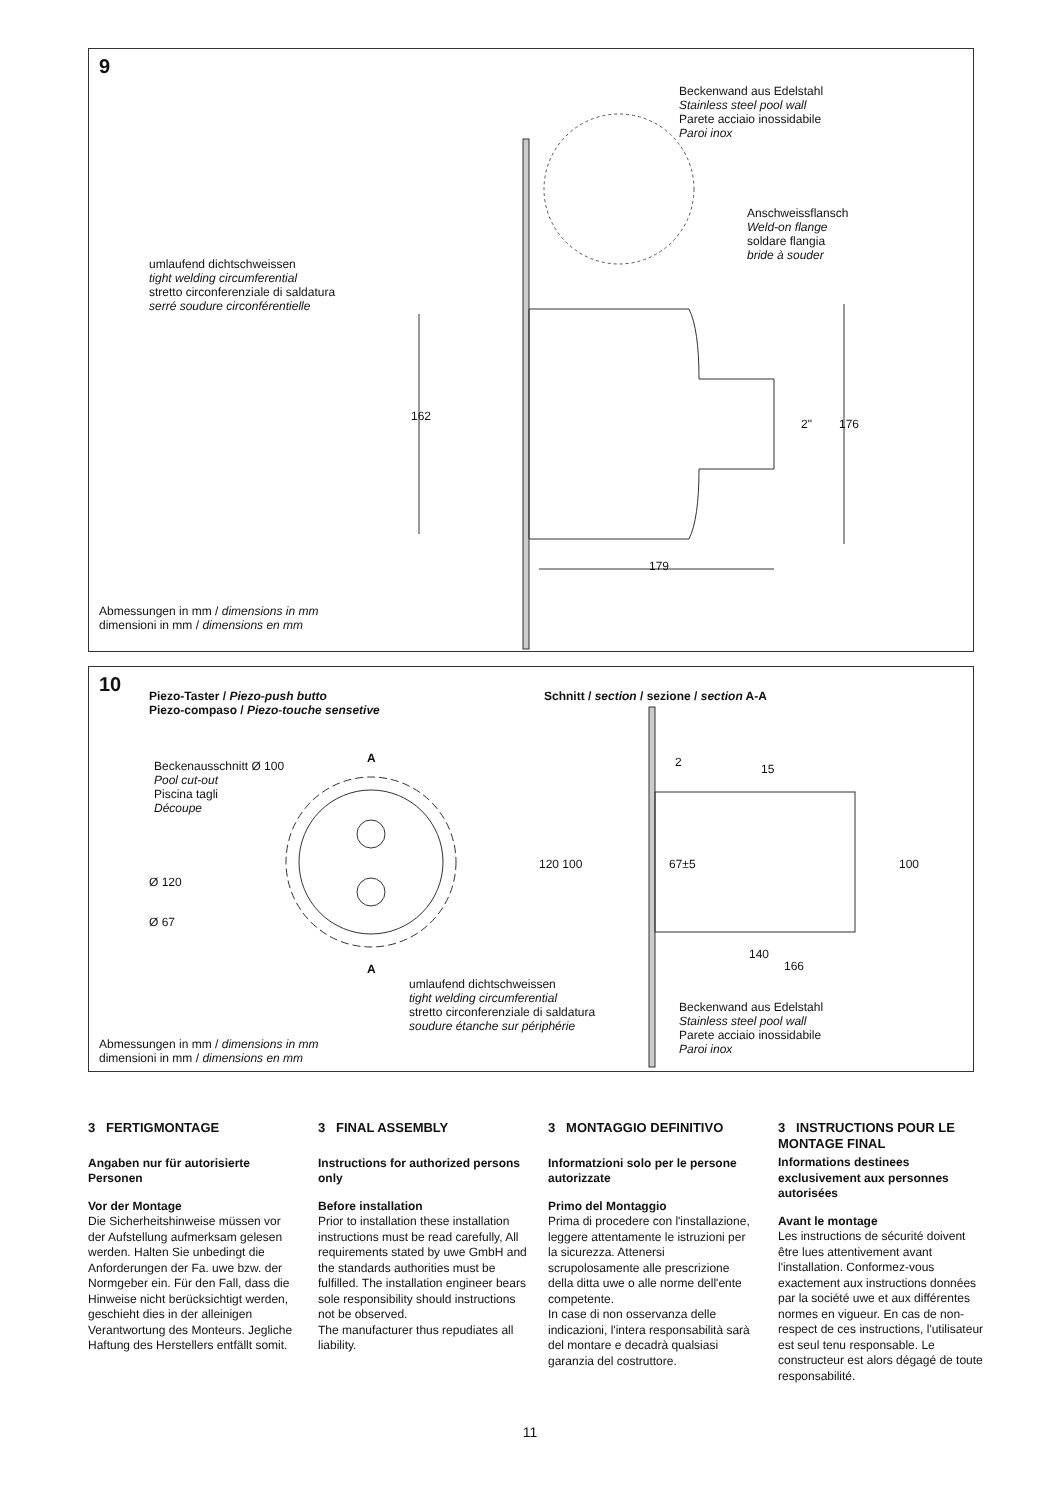9
Beckenwand aus Edelstahl
Stainless steel pool wall
Parete acciaio inossidabile
Paroi inox
Anschweissflansch
Weld-on flange
soldare flangia
bride à souder
umlaufend dichtschweissen
tight welding circumferential
stretto circonferenziale di saldatura
serré soudure circonférentielle
162
2" 176
179
Abmessungen in mm / dimensions in mm
dimensioni in mm / dimensions en mm
10
Piezo-Taster / Piezo-push butto
Piezo-compaso / Piezo-touche sensetive
Schnitt / section / sezione / section A-A
Beckenausschnitt Ø 100
Pool cut-out
Piscina tagli
Découpe
A
Ø 120
Ø 67
A
2 15
120 100 67±5 100
140
166
umlaufend dichtschweissen
tight welding circumferential
stretto circonferenziale di saldatura
soudure étanche sur périphérie
Beckenwand aus Edelstahl
Stainless steel pool wall
Parete acciaio inossidabile
Paroi inox
Abmessungen in mm / dimensions in mm
dimensioni in mm / dimensions en mm
3 FERTIGMONTAGE
Angaben nur für autorisierte Personen
Vor der Montage
Die Sicherheitshinweise müssen vor der Aufstellung aufmerksam gelesen werden. Halten Sie unbedingt die Anforderungen der Fa. uwe bzw. der Normgeber ein. Für den Fall, dass die Hinweise nicht berücksichtigt werden, geschieht dies in der alleinigen Verantwortung des Monteurs. Jegliche Haftung des Herstellers entfällt somit.
3 FINAL ASSEMBLY
Instructions for authorized persons only
Before installation
Prior to installation these installation instructions must be read carefully, All requirements stated by uwe GmbH and the standards authorities must be fulfilled. The installation engineer bears sole responsibility should instructions not be observed.
The manufacturer thus repudiates all liability.
3 MONTAGGIO DEFINITIVO
Informatzioni solo per le persone autorizzate
Primo del Montaggio
Prima di procedere con l'installazione, leggere attentamente le istruzioni per la sicurezza. Attenersi scrupolosamente alle prescrizione della ditta uwe o alle norme dell'ente competente.
In case di non osservanza delle indicazioni, l'intera responsabilità sarà del montare e decadrà qualsiasi garanzia del costruttore.
3 INSTRUCTIONS POUR LE MONTAGE FINAL
Informations destinees exclusivement aux personnes autorisées
Avant le montage
Les instructions de sécurité doivent être lues attentivement avant l'installation. Conformez-vous exactement aux instructions données par la société uwe et aux différentes normes en vigueur. En cas de non-respect de ces instructions, l'utilisateur est seul tenu responsable. Le constructeur est alors dégagé de toute responsabilité.
11